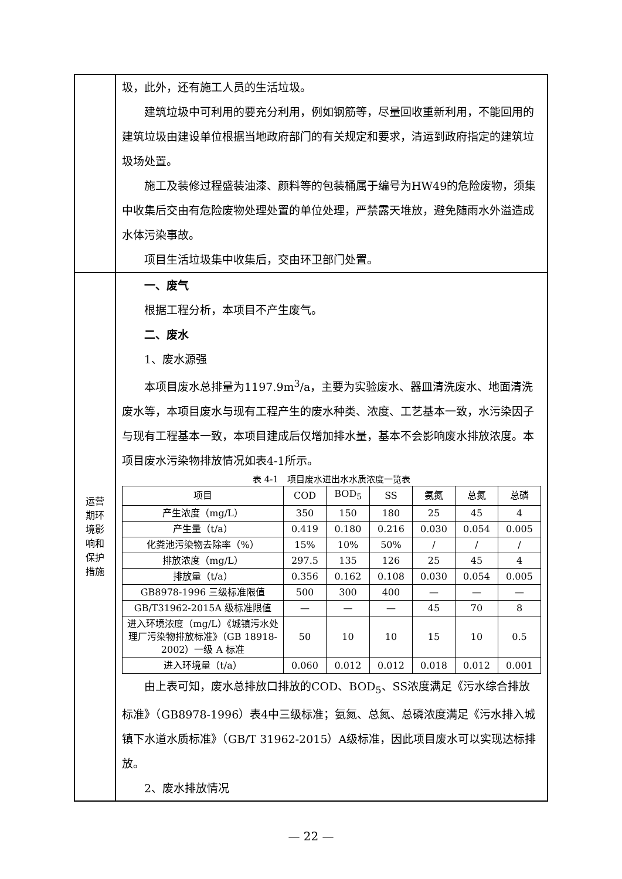| | 圾，此外，还有施工人员的生活垃圾。 建筑垃圾中可利用的要充分利用，例如钢筋等，尽量回收重新利用，不能回用的建筑垃圾由建设单位根据当地政府部门的有关规定和要求，清运到政府指定的建筑垃圾场处置。 施工及装修过程盛装油漆、颜料等的包装桶属于编号为HW49的危险废物，须集中收集后交由有危险废物处理处置的单位处理，严禁露天堆放，避免随雨水外溢造成水体污染事故。 项目生活垃圾集中收集后，交由环卫部门处置。 |
| 运营 期环 境影 响和 保护 措施 | 一、废气 根据工程分析，本项目不产生废气。 二、废水 1、废水源强 本项目废水总排量为1197.9m<sup>3</sup>/a，主要为实验废水、器皿清洗废水、地面清洗废水等，本项目废水与现有工程产生的废水种类、浓度、工艺基本一致，水污染因子与现有工程基本一致，本项目建成后仅增加排水量，基本不会影响废水排放浓度。本项目废水污染物排放情况如表4-1所示。 表 4-1 项目废水进出水水质浓度一览表 / 项目 / COD / BOD<sub>5</sub> / SS / 氨氮 / 总氮 / 总磷 / / --- / --- / --- / --- / --- / --- / --- / / 产生浓度（mg/L） / 350 / 150 / 180 / 25 / 45 / 4 / / 产生量（t/a） / 0.419 / 0.180 / 0.216 / 0.030 / 0.054 / 0.005 / / 化粪池污染物去除率（%） / 15% / 10% / 50% / / / / / / / / 排放浓度（mg/L） / 297.5 / 135 / 126 / 25 / 45 / 4 / / 排放量（t/a） / 0.356 / 0.162 / 0.108 / 0.030 / 0.054 / 0.005 / / GB8978-1996 三级标准限值 / 500 / 300 / 400 / — / — / — / / GB/T31962-2015A 级标准限值 / — / — / — / 45 / 70 / 8 / / 进入环境浓度（mg/L）《城镇污水处理厂污染物排放标准》（GB 18918-2002）一级 A 标准 / 50 / 10 / 10 / 15 / 10 / 0.5 / / 进入环境量（t/a） / 0.060 / 0.012 / 0.012 / 0.018 / 0.012 / 0.001 / 由上表可知，废水总排放口排放的COD、BOD<sub>5</sub>、SS浓度满足《污水综合排放标准》（GB8978-1996）表4中三级标准；氨氮、总氮、总磷浓度满足《污水排入城镇下水道水质标准》（GB/T 31962-2015）A级标准，因此项目废水可以实现达标排放。 2、废水排放情况 |
— 22 —